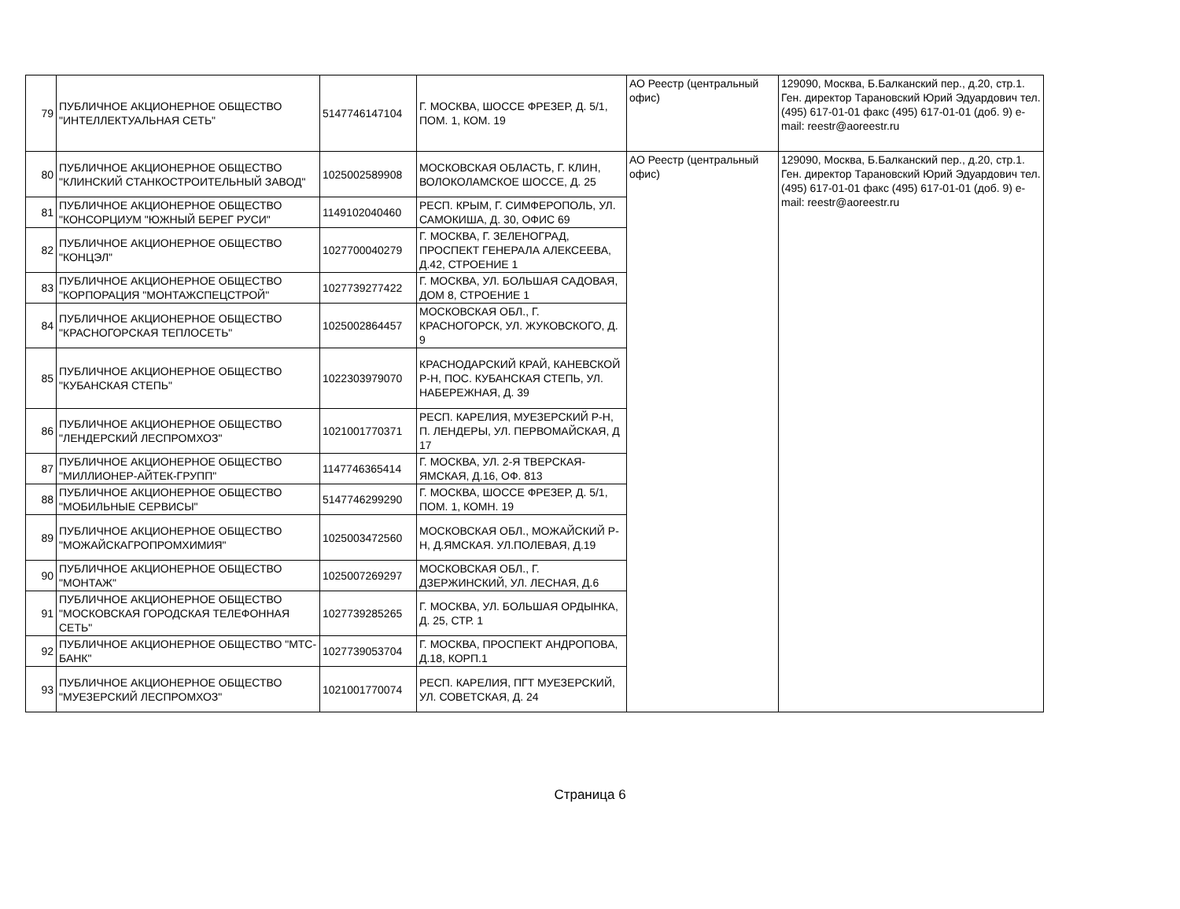| 79 | ПУБЛИЧНОЕ АКЦИОНЕРНОЕ ОБЩЕСТВО "ИНТЕЛЛЕКТУАЛЬНАЯ СЕТЬ" | 5147746147104 | Г. МОСКВА, ШОССЕ ФРЕЗЕР, Д. 5/1, ПОМ. 1, КОМ. 19 | АО Реестр (центральный офис) | 129090, Москва, Б.Балканский пер., д.20, стр.1. Ген. директор Тарановский Юрий Эдуардович тел. (495) 617-01-01 факс (495) 617-01-01 (доб. 9) e-mail: reestr@aoreestr.ru |
| 80 | ПУБЛИЧНОЕ АКЦИОНЕРНОЕ ОБЩЕСТВО "КЛИНСКИЙ СТАНКОСТРОИТЕЛЬНЫЙ ЗАВОД" | 1025002589908 | МОСКОВСКАЯ ОБЛАСТЬ, Г. КЛИН, ВОЛОКОЛАМСКОЕ ШОССЕ, Д. 25 | АО Реестр (центральный офис) | 129090, Москва, Б.Балканский пер., д.20, стр.1. Ген. директор Тарановский Юрий Эдуардович тел. (495) 617-01-01 факс (495) 617-01-01 (доб. 9) e-mail: reestr@aoreestr.ru |
| 81 | ПУБЛИЧНОЕ АКЦИОНЕРНОЕ ОБЩЕСТВО "КОНСОРЦИУМ "ЮЖНЫЙ БЕРЕГ РУСИ" | 1149102040460 | РЕСП. КРЫМ, Г. СИМФЕРОПОЛЬ, УЛ. САМОКИША, Д. 30, ОФИС 69 | | |
| 82 | ПУБЛИЧНОЕ АКЦИОНЕРНОЕ ОБЩЕСТВО "КОНЦЭЛ" | 1027700040279 | Г. МОСКВА, Г. ЗЕЛЕНОГРАД, ПРОСПЕКТ ГЕНЕРАЛА АЛЕКСЕЕВА, Д.42, СТРОЕНИЕ 1 | | |
| 83 | ПУБЛИЧНОЕ АКЦИОНЕРНОЕ ОБЩЕСТВО "КОРПОРАЦИЯ "МОНТАЖСПЕЦСТРОЙ" | 1027739277422 | Г. МОСКВА, УЛ. БОЛЬШАЯ САДОВАЯ, ДОМ 8, СТРОЕНИЕ 1 | | |
| 84 | ПУБЛИЧНОЕ АКЦИОНЕРНОЕ ОБЩЕСТВО "КРАСНОГОРСКАЯ ТЕПЛОСЕТЬ" | 1025002864457 | МОСКОВСКАЯ ОБЛ., Г. КРАСНОГОРСК, УЛ. ЖУКОВСКОГО, Д. 9 | | |
| 85 | ПУБЛИЧНОЕ АКЦИОНЕРНОЕ ОБЩЕСТВО "КУБАНСКАЯ СТЕПЬ" | 1022303979070 | КРАСНОДАРСКИЙ КРАЙ, КАНЕВСКОЙ Р-Н, ПОС. КУБАНСКАЯ СТЕПЬ, УЛ. НАБЕРЕЖНАЯ, Д. 39 | | |
| 86 | ПУБЛИЧНОЕ АКЦИОНЕРНОЕ ОБЩЕСТВО "ЛЕНДЕРСКИЙ ЛЕСПРОМХОЗ" | 1021001770371 | РЕСП. КАРЕЛИЯ, МУЕЗЕРСКИЙ Р-Н, П. ЛЕНДЕРЫ, УЛ. ПЕРВОМАЙСКАЯ, Д 17 | | |
| 87 | ПУБЛИЧНОЕ АКЦИОНЕРНОЕ ОБЩЕСТВО "МИЛЛИОНЕР-АЙТЕК-ГРУПП" | 1147746365414 | Г. МОСКВА, УЛ. 2-Я ТВЕРСКАЯ-ЯМСКАЯ, Д.16, ОФ. 813 | | |
| 88 | ПУБЛИЧНОЕ АКЦИОНЕРНОЕ ОБЩЕСТВО "МОБИЛЬНЫЕ СЕРВИСЫ" | 5147746299290 | Г. МОСКВА, ШОССЕ ФРЕЗЕР, Д. 5/1, ПОМ. 1, КОМН. 19 | | |
| 89 | ПУБЛИЧНОЕ АКЦИОНЕРНОЕ ОБЩЕСТВО "МОЖАЙСКАГРОПРОМХИМИЯ" | 1025003472560 | МОСКОВСКАЯ ОБЛ., МОЖАЙСКИЙ Р-Н, Д.ЯМСКАЯ. УЛ.ПОЛЕВАЯ, Д.19 | | |
| 90 | ПУБЛИЧНОЕ АКЦИОНЕРНОЕ ОБЩЕСТВО "МОНТАЖ" | 1025007269297 | МОСКОВСКАЯ ОБЛ., Г. ДЗЕРЖИНСКИЙ, УЛ. ЛЕСНАЯ, Д.6 | | |
| 91 | ПУБЛИЧНОЕ АКЦИОНЕРНОЕ ОБЩЕСТВО "МОСКОВСКАЯ ГОРОДСКАЯ ТЕЛЕФОННАЯ СЕТЬ" | 1027739285265 | Г. МОСКВА, УЛ. БОЛЬШАЯ ОРДЫНКА, Д. 25, СТР. 1 | | |
| 92 | ПУБЛИЧНОЕ АКЦИОНЕРНОЕ ОБЩЕСТВО "МТС-БАНК" | 1027739053704 | Г. МОСКВА, ПРОСПЕКТ АНДРОПОВА, Д.18, КОРП.1 | | |
| 93 | ПУБЛИЧНОЕ АКЦИОНЕРНОЕ ОБЩЕСТВО "МУЕЗЕРСКИЙ ЛЕСПРОМХОЗ" | 1021001770074 | РЕСП. КАРЕЛИЯ, ПГТ МУЕЗЕРСКИЙ, УЛ. СОВЕТСКАЯ, Д. 24 | | |
Страница 6